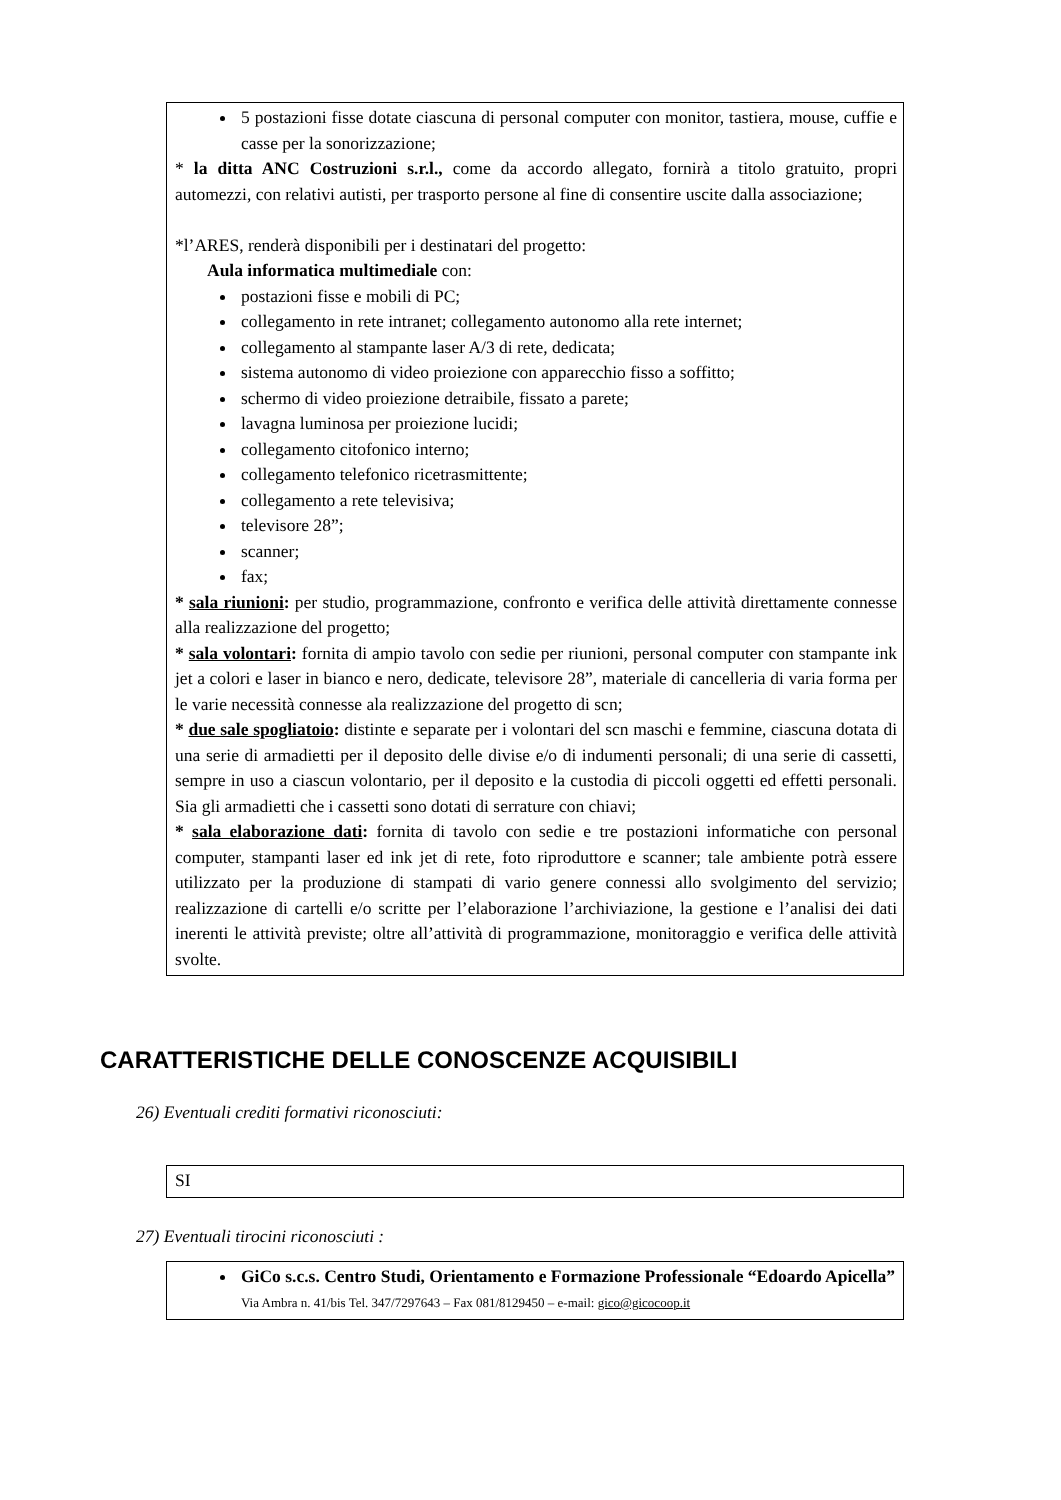5 postazioni fisse dotate ciascuna di personal computer con monitor, tastiera, mouse, cuffie e casse per la sonorizzazione;
* la ditta ANC Costruzioni s.r.l., come da accordo allegato, fornirà a titolo gratuito, propri automezzi, con relativi autisti, per trasporto persone al fine di consentire uscite dalla associazione;
*l’ARES, renderà disponibili per i destinatari del progetto:
Aula informatica multimediale con:
postazioni fisse e mobili di PC;
collegamento in rete intranet; collegamento autonomo alla rete internet;
collegamento al stampante laser A/3 di rete, dedicata;
sistema autonomo di video proiezione con apparecchio fisso a soffitto;
schermo di video proiezione detraibile, fissato a parete;
lavagna luminosa per proiezione lucidi;
collegamento citofonico interno;
collegamento telefonico ricetrasmittente;
collegamento a rete televisiva;
televisore 28”;
scanner;
fax;
* sala riunioni: per studio, programmazione, confronto e verifica delle attività direttamente connesse alla realizzazione del progetto;
* sala volontari: fornita di ampio tavolo con sedie per riunioni, personal computer con stampante ink jet a colori e laser in bianco e nero, dedicate, televisore 28”, materiale di cancelleria di varia forma per le varie necessità connesse ala realizzazione del progetto di scn;
* due sale spogliatoio: distinte e separate per i volontari del scn maschi e femmine, ciascuna dotata di una serie di armadietti per il deposito delle divise e/o di indumenti personali; di una serie di cassetti, sempre in uso a ciascun volontario, per il deposito e la custodia di piccoli oggetti ed effetti personali. Sia gli armadietti che i cassetti sono dotati di serrature con chiavi;
* sala elaborazione dati: fornita di tavolo con sedie e tre postazioni informatiche con personal computer, stampanti laser ed ink jet di rete, foto riproduttore e scanner; tale ambiente potrà essere utilizzato per la produzione di stampati di vario genere connessi allo svolgimento del servizio; realizzazione di cartelli e/o scritte per l’elaborazione l’archiviazione, la gestione e l’analisi dei dati inerenti le attività previste; oltre all’attività di programmazione, monitoraggio e verifica delle attività svolte.
CARATTERISTICHE DELLE CONOSCENZE ACQUISIBILI
26) Eventuali crediti formativi riconosciuti:
SI
27) Eventuali tirocini riconosciuti :
GiCo s.c.s. Centro Studi, Orientamento e Formazione Professionale “Edoardo Apicella”
Via Ambra n. 41/bis Tel. 347/7297643 – Fax 081/8129450 – e-mail: gico@gicocoop.it